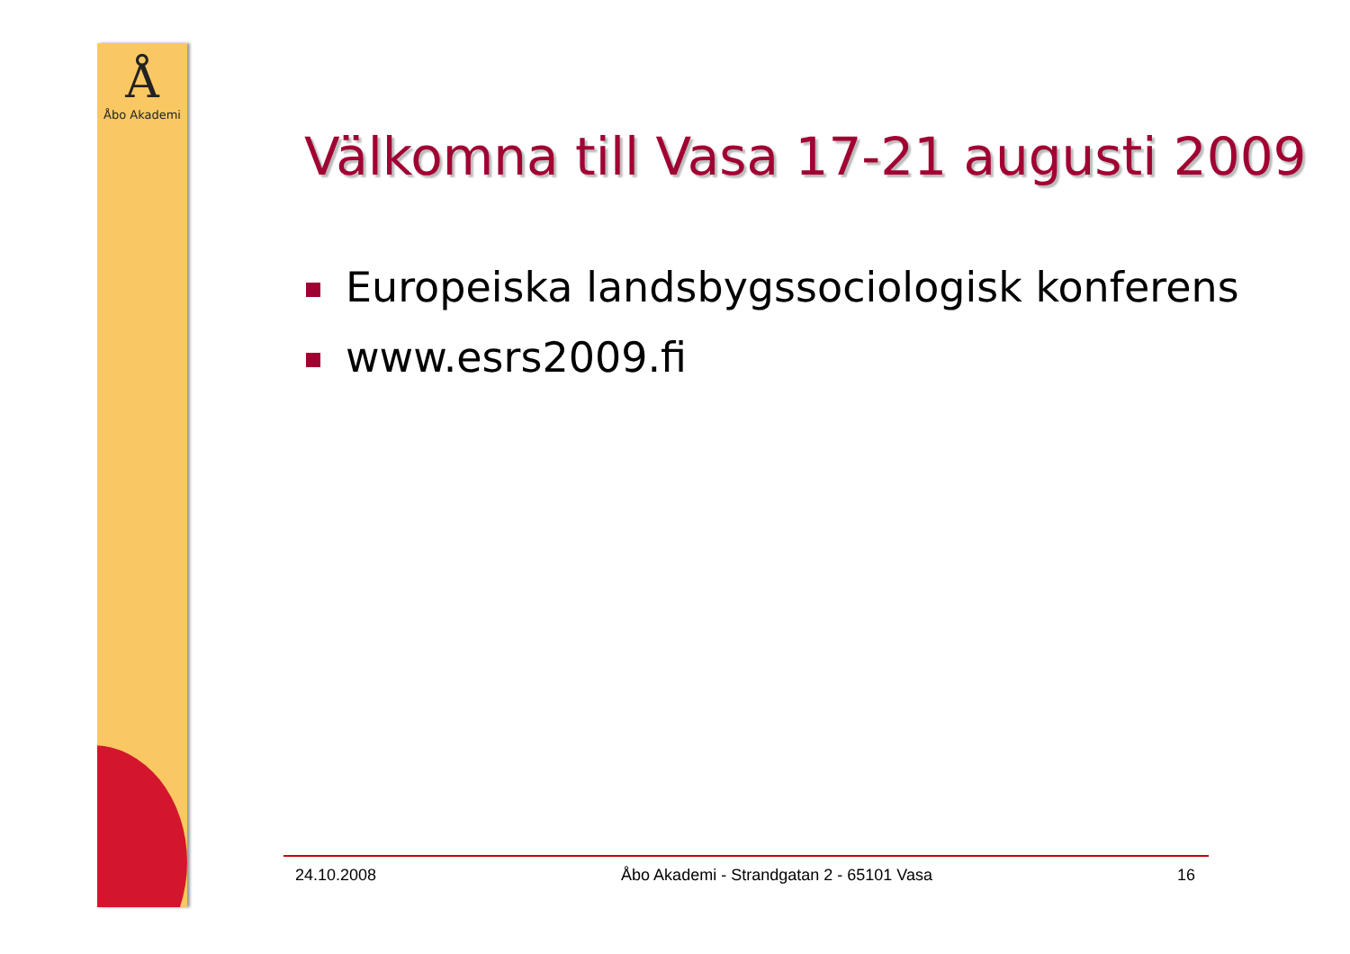Å
Åbo Akademi
Välkomna till Vasa 17-21 augusti 2009
Europeiska landsbygssociologisk konferens
www.esrs2009.fi
24.10.2008 Åbo Akademi - Strandgatan 2 - 65101 Vasa
16